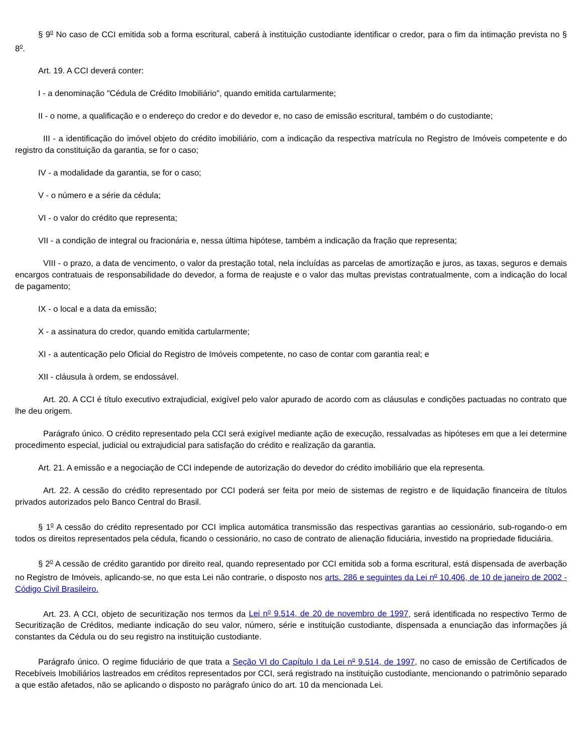§ 9<sup>o</sup> No caso de CCI emitida sob a forma escritural, caberá à instituição custodiante identificar o credor, para o fim da intimação prevista no § 8<sup>o</sup>.
Art. 19. A CCI deverá conter:
I - a denominação "Cédula de Crédito Imobiliário", quando emitida cartularmente;
II - o nome, a qualificação e o endereço do credor e do devedor e, no caso de emissão escritural, também o do custodiante;
III - a identificação do imóvel objeto do crédito imobiliário, com a indicação da respectiva matrícula no Registro de Imóveis competente e do registro da constituição da garantia, se for o caso;
IV - a modalidade da garantia, se for o caso;
V - o número e a série da cédula;
VI - o valor do crédito que representa;
VII - a condição de integral ou fracionária e, nessa última hipótese, também a indicação da fração que representa;
VIII - o prazo, a data de vencimento, o valor da prestação total, nela incluídas as parcelas de amortização e juros, as taxas, seguros e demais encargos contratuais de responsabilidade do devedor, a forma de reajuste e o valor das multas previstas contratualmente, com a indicação do local de pagamento;
IX - o local e a data da emissão;
X - a assinatura do credor, quando emitida cartularmente;
XI - a autenticação pelo Oficial do Registro de Imóveis competente, no caso de contar com garantia real; e
XII - cláusula à ordem, se endossável.
Art. 20. A CCI é título executivo extrajudicial, exigível pelo valor apurado de acordo com as cláusulas e condições pactuadas no contrato que lhe deu origem.
Parágrafo único. O crédito representado pela CCI será exigível mediante ação de execução, ressalvadas as hipóteses em que a lei determine procedimento especial, judicial ou extrajudicial para satisfação do crédito e realização da garantia.
Art. 21. A emissão e a negociação de CCI independe de autorização do devedor do crédito imobiliário que ela representa.
Art. 22. A cessão do crédito representado por CCI poderá ser feita por meio de sistemas de registro e de liquidação financeira de títulos privados autorizados pelo Banco Central do Brasil.
§ 1<sup>o</sup> A cessão do crédito representado por CCI implica automática transmissão das respectivas garantias ao cessionário, sub-rogando-o em todos os direitos representados pela cédula, ficando o cessionário, no caso de contrato de alienação fiduciária, investido na propriedade fiduciária.
§ 2<sup>o</sup> A cessão de crédito garantido por direito real, quando representado por CCI emitida sob a forma escritural, está dispensada de averbação no Registro de Imóveis, aplicando-se, no que esta Lei não contrarie, o disposto nos arts. 286 e seguintes da Lei n<sup>o</sup> 10.406, de 10 de janeiro de 2002 - Código Civil Brasileiro.
Art. 23. A CCI, objeto de securitização nos termos da Lei n<sup>o</sup> 9.514, de 20 de novembro de 1997, será identificada no respectivo Termo de Securitização de Créditos, mediante indicação do seu valor, número, série e instituição custodiante, dispensada a enunciação das informações já constantes da Cédula ou do seu registro na instituição custodiante.
Parágrafo único. O regime fiduciário de que trata a Seção VI do Capítulo I da Lei n<sup>o</sup> 9.514, de 1997, no caso de emissão de Certificados de Recebíveis Imobiliários lastreados em créditos representados por CCI, será registrado na instituição custodiante, mencionando o patrimônio separado a que estão afetados, não se aplicando o disposto no parágrafo único do art. 10 da mencionada Lei.